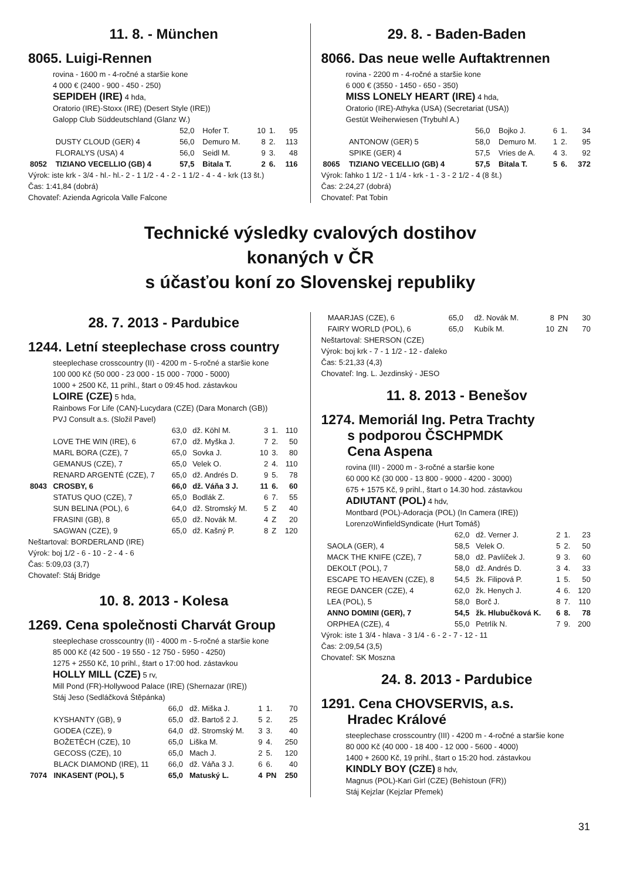11. 8. - München
8065. Luigi-Rennen
rovina - 1600 m - 4-ročné a staršie kone
4 000 € (2400 - 900 - 450 - 250)
SEPIDEH (IRE) 4 hda,
Oratorio (IRE)-Stoxx (IRE) (Desert Style (IRE))
Galopp Club Süddeutschland (Glanz W.)
| | | 52,0 | Hofer T. | 10 | 1. | 95 |
| | DUSTY CLOUD (GER) 4 | 56,0 | Demuro M. | 8 | 2. | 113 |
| | FLORALYS (USA) 4 | 56,0 | Seidl M. | 9 | 3. | 48 |
| 8052 | TIZIANO VECELLIO (GB) 4 | 57,5 | Bitala T. | 2 | 6. | 116 |
Výrok: iste krk - 3/4 - hl.- hl.- 2 - 1 1/2 - 4 - 2 - 1 1/2 - 4 - 4 - krk (13 št.)
Čas: 1:41,84 (dobrá)
Chovateľ: Azienda Agricola Valle Falcone
29. 8. - Baden-Baden
8066. Das neue welle Auftaktrennen
rovina - 2200 m - 4-ročné a staršie kone
6 000 € (3550 - 1450 - 650 - 350)
MISS LONELY HEART (IRE) 4 hda,
Oratorio (IRE)-Athyka (USA) (Secretariat (USA))
Gestüt Weiherwiesen (Trybuhl A.)
| | | 56,0 | Bojko J. | 6 | 1. | 34 |
| | ANTONOW (GER) 5 | 58,0 | Demuro M. | 1 | 2. | 95 |
| | SPIKE (GER) 4 | 57,5 | Vries de A. | 4 | 3. | 92 |
| 8065 | TIZIANO VECELLIO (GB) 4 | 57,5 | Bitala T. | 5 | 6. | 372 |
Výrok: ľahko 1 1/2 - 1 1/4 - krk - 1 - 3 - 2 1/2 - 4 (8 št.)
Čas: 2:24,27 (dobrá)
Chovateľ: Pat Tobin
Technické výsledky cvalových dostihov
konaných v ČR
s účasťou koní zo Slovenskej republiky
28. 7. 2013 - Pardubice
1244. Letní steeplechase cross country
steeplechase crosscountry (II) - 4200 m - 5-ročné a staršie kone
100 000 Kč (50 000 - 23 000 - 15 000 - 7000 - 5000)
1000 + 2500 Kč, 11 prihl., štart o 09:45 hod. zástavkou
LOIRE (CZE) 5 hda,
Rainbows For Life (CAN)-Lucydara (CZE) (Dara Monarch (GB))
PVJ Consult a.s. (Složil Pavel)
| | | 63,0 | dž. Köhl M. | 3 | 1. | 110 |
| | LOVE THE WIN (IRE), 6 | 67,0 | dž. Myška J. | 7 | 2. | 50 |
| | MARL BORA (CZE), 7 | 65,0 | Sovka J. | 10 | 3. | 80 |
| | GEMANUS (CZE), 7 | 65,0 | Velek O. | 2 | 4. | 110 |
| | RENARD ARGENTÉ (CZE), 7 | 65,0 | dž. Andrés D. | 9 | 5. | 78 |
| 8043 | CROSBY, 6 | 66,0 | dž. Váňa 3 J. | 11 | 6. | 60 |
| | STATUS QUO (CZE), 7 | 65,0 | Bodlák Z. | 6 | 7. | 55 |
| | SUN BELINA (POL), 6 | 64,0 | dž. Stromský M. | 5 | Z | 40 |
| | FRASINI (GB), 8 | 65,0 | dž. Novák M. | 4 | Z | 20 |
| | SAGWAN (CZE), 9 | 65,0 | dž. Kašný P. | 8 | Z | 120 |
Neštartoval: BORDERLAND (IRE)
Výrok: boj 1/2 - 6 - 10 - 2 - 4 - 6
Čas: 5:09,03 (3,7)
Chovateľ: Stáj Bridge
10. 8. 2013 - Kolesa
1269. Cena společnosti Charvát Group
steeplechase crosscountry (II) - 4000 m - 5-ročné a staršie kone
85 000 Kč (42 500 - 19 550 - 12 750 - 5950 - 4250)
1275 + 2550 Kč, 10 prihl., štart o 17:00 hod. zástavkou
HOLLY MILL (CZE) 5 rv,
Mill Pond (FR)-Hollywood Palace (IRE) (Shernazar (IRE))
Stáj Jeso (Sedláčková Štěpánka)
| | | 66,0 | dž. Miška J. | 1 | 1. | 70 |
| | KYSHANTY (GB), 9 | 65,0 | dž. Bartoš 2 J. | 5 | 2. | 25 |
| | GODEA (CZE), 9 | 64,0 | dž. Stromský M. | 3 | 3. | 40 |
| | BOŽETĚCH (CZE), 10 | 65,0 | Liška M. | 9 | 4. | 250 |
| | GECOSS (CZE), 10 | 65,0 | Mach J. | 2 | 5. | 120 |
| | BLACK DIAMOND (IRE), 11 | 66,0 | dž. Váňa 3 J. | 6 | 6. | 40 |
| 7074 | INKASENT (POL), 5 | 65,0 | Matuský L. | 4 | PN | 250 |
| | MAARJAS (CZE), 6 | 65,0 | dž. Novák M. | 8 | PN | 30 |
| | FAIRY WORLD (POL), 6 | 65,0 | Kubík M. | 10 | ZN | 70 |
Neštartoval: SHERSON (CZE)
Výrok: boj krk - 7 - 1 1/2 - 12 - ďaleko
Čas: 5:21,33 (4,3)
Chovateľ: Ing. L. Jezdinský - JESO
11. 8. 2013 - Benešov
1274. Memoriál Ing. Petra Trachty
s podporou ČSCHPMDK
Cena Aspena
rovina (III) - 2000 m - 3-ročné a staršie kone
60 000 Kč (30 000 - 13 800 - 9000 - 4200 - 3000)
675 + 1575 Kč, 9 prihl., štart o 14.30 hod. zástavkou
ADIUTANT (POL) 4 hdv,
Montbard (POL)-Adoracja (POL) (In Camera (IRE))
LorenzoWinfieldSyndicate (Hurt Tomáš)
| | | 62,0 | dž. Verner J. | 2 | 1. | 23 |
| | SAOLA (GER), 4 | 58,5 | Velek O. | 5 | 2. | 50 |
| | MACK THE KNIFE (CZE), 7 | 58,0 | dž. Pavlíček J. | 9 | 3. | 60 |
| | DEKOLT (POL), 7 | 58,0 | dž. Andrés D. | 3 | 4. | 33 |
| | ESCAPE TO HEAVEN (CZE), 8 | 54,5 | žk. Filipová P. | 1 | 5. | 50 |
| | REGE DANCER (CZE), 4 | 62,0 | žk. Henych J. | 4 | 6. | 120 |
| | LEA (POL), 5 | 58,0 | Borč J. | 8 | 7. | 110 |
| | ANNO DOMINI (GER), 7 | 54,5 | žk. Hlubučková K. | 6 | 8. | 78 |
| | ORPHEA (CZE), 4 | 55,0 | Petrlík N. | 7 | 9. | 200 |
Výrok: iste 1 3/4 - hlava - 3 1/4 - 6 - 2 - 7 - 12 - 11
Čas: 2:09,54 (3,5)
Chovateľ: SK Moszna
24. 8. 2013 - Pardubice
1291. Cena CHOVSERVIS, a.s.
Hradec Králové
steeplechase crosscountry (III) - 4200 m - 4-ročné a staršie kone
80 000 Kč (40 000 - 18 400 - 12 000 - 5600 - 4000)
1400 + 2600 Kč, 19 prihl., štart o 15:20 hod. zástavkou
KINDLY BOY (CZE) 8 hdv,
Magnus (POL)-Kari Girl (CZE) (Behistoun (FR))
Stáj Kejzlar (Kejzlar Přemek)
31